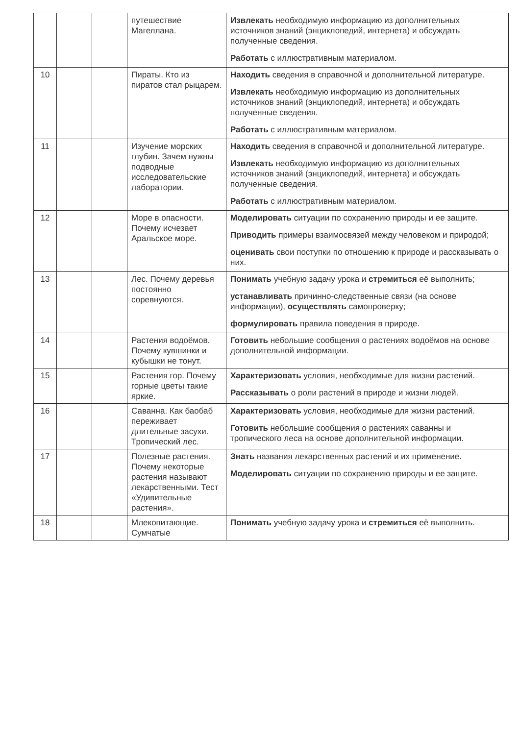| | | | путешествие Магеллана. | Извлекать необходимую информацию из дополнительных источников знаний (энциклопедий, интернета) и обсуждать полученные сведения. Работать с иллюстративным материалом. |
| 10 | | | Пираты. Кто из пиратов стал рыцарем. | Находить сведения в справочной и дополнительной литературе. Извлекать необходимую информацию из дополнительных источников знаний (энциклопедий, интернета) и обсуждать полученные сведения. Работать с иллюстративным материалом. |
| 11 | | | Изучение морских глубин. Зачем нужны подводные исследовательские лаборатории. | Находить сведения в справочной и дополнительной литературе. Извлекать необходимую информацию из дополнительных источников знаний (энциклопедий, интернета) и обсуждать полученные сведения. Работать с иллюстративным материалом. |
| 12 | | | Море в опасности. Почему исчезает Аральское море. | Моделировать ситуации по сохранению природы и ее защите. Приводить примеры взаимосвязей между человеком и природой; оценивать свои поступки по отношению к природе и рассказывать о них. |
| 13 | | | Лес. Почему деревья постоянно соревнуются. | Понимать учебную задачу урока и стремиться её выполнить; устанавливать причинно-следственные связи (на основе информации), осуществлять самопроверку; формулировать правила поведения в природе. |
| 14 | | | Растения водоёмов. Почему кувшинки и кубышки не тонут. | Готовить небольшие сообщения о растениях водоёмов на основе дополнительной информации. |
| 15 | | | Растения гор. Почему горные цветы такие яркие. | Характеризовать условия, необходимые для жизни растений. Рассказывать о роли растений в природе и жизни людей. |
| 16 | | | Саванна. Как баобаб переживает длительные засухи. Тропический лес. | Характеризовать условия, необходимые для жизни растений. Готовить небольшие сообщения о растениях саванны и тропического леса на основе дополнительной информации. |
| 17 | | | Полезные растения. Почему некоторые растения называют лекарственными. Тест «Удивительные растения». | Знать названия лекарственных растений и их применение. Моделировать ситуации по сохранению природы и ее защите. |
| 18 | | | Млекопитающие. Сумчатые | Понимать учебную задачу урока и стремиться её выполнить. |